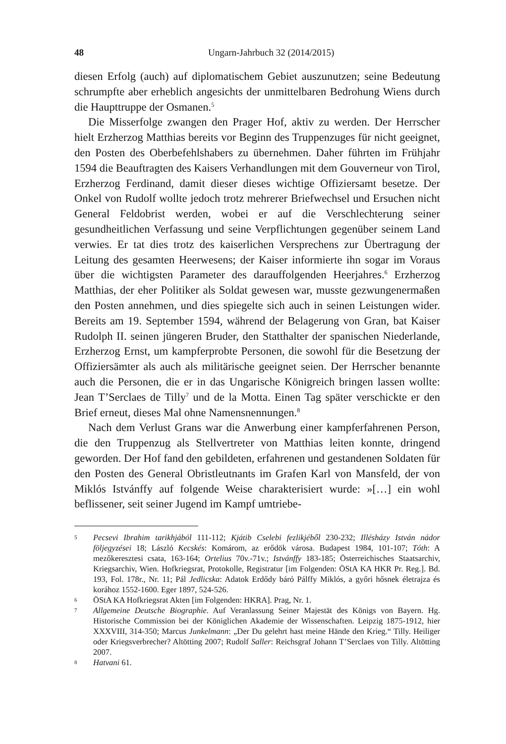48 Ungarn-Jahrbuch 32 (2014/2015)
diesen Erfolg (auch) auf diplomatischem Gebiet auszunutzen; seine Bedeutung schrumpfte aber erheblich angesichts der unmittelbaren Bedrohung Wiens durch die Haupttruppe der Osmanen.<sup>5</sup>
Die Misserfolge zwangen den Prager Hof, aktiv zu werden. Der Herrscher hielt Erzherzog Matthias bereits vor Beginn des Truppenzuges für nicht geeignet, den Posten des Oberbefehlshabers zu übernehmen. Daher führten im Frühjahr 1594 die Beauftragten des Kaisers Verhandlungen mit dem Gouverneur von Tirol, Erzherzog Ferdinand, damit dieser dieses wichtige Offiziersamt besetze. Der Onkel von Rudolf wollte jedoch trotz mehrerer Briefwechsel und Ersuchen nicht General Feldobrist werden, wobei er auf die Verschlechterung seiner gesundheitlichen Verfassung und seine Verpflichtungen gegenüber seinem Land verwies. Er tat dies trotz des kaiserlichen Versprechens zur Übertragung der Leitung des gesamten Heerwesens; der Kaiser informierte ihn sogar im Voraus über die wichtigsten Parameter des darauffolgenden Heerjahres.<sup>6</sup> Erzherzog Matthias, der eher Politiker als Soldat gewesen war, musste gezwungenermaßen den Posten annehmen, und dies spiegelte sich auch in seinen Leistungen wider. Bereits am 19. September 1594, während der Belagerung von Gran, bat Kaiser Rudolph II. seinen jüngeren Bruder, den Statthalter der spanischen Niederlande, Erzherzog Ernst, um kampferprobte Personen, die sowohl für die Besetzung der Offiziersämter als auch als militärische geeignet seien. Der Herrscher benannte auch die Personen, die er in das Ungarische Königreich bringen lassen wollte: Jean T’Serclaes de Tilly<sup>7</sup> und de la Motta. Einen Tag später verschickte er den Brief erneut, dieses Mal ohne Namensnennungen.<sup>8</sup>
Nach dem Verlust Grans war die Anwerbung einer kampferfahrenen Person, die den Truppenzug als Stellvertreter von Matthias leiten konnte, dringend geworden. Der Hof fand den gebildeten, erfahrenen und gestandenen Soldaten für den Posten des General Obristleutnants im Grafen Karl von Mansfeld, der von Miklós Istvánffy auf folgende Weise charakterisiert wurde: »[…] ein wohl beflissener, seit seiner Jugend im Kampf umtriebe-
5 Pecsevi Ibrahim tarikhjából 111-112; Kjátib Cselebi fezlikjéből 230-232; Illésházy István nádor följegyzései 18; László Kecskés: Komárom, az erődök városa. Budapest 1984, 101-107; Tóth: A mezőkeresztesi csata, 163-164; Ortelius 70v.-71v.; Istvánffy 183-185; Österreichisches Staatsarchiv, Kriegsarchiv, Wien. Hofkriegsrat, Protokolle, Registratur [im Folgenden: ÖStA KA HKR Pr. Reg.]. Bd. 193, Fol. 178r., Nr. 11; Pál Jedlicska: Adatok Erdődy báró Pálffy Miklós, a győri hősnek életrajza és korához 1552-1600. Eger 1897, 524-526.
6 ÖStA KA Hofkriegsrat Akten [im Folgenden: HKRA]. Prag, Nr. 1.
7 Allgemeine Deutsche Biographie. Auf Veranlassung Seiner Majestät des Königs von Bayern. Hg. Historische Commission bei der Königlichen Akademie der Wissenschaften. Leipzig 1875-1912, hier XXXVIII, 314-350; Marcus Junkelmann: „Der Du gelehrt hast meine Hände den Krieg.“ Tilly. Heiliger oder Kriegsverbrecher? Altötting 2007; Rudolf Saller: Reichsgraf Johann T’Serclaes von Tilly. Altötting 2007.
8 Hatvani 61.